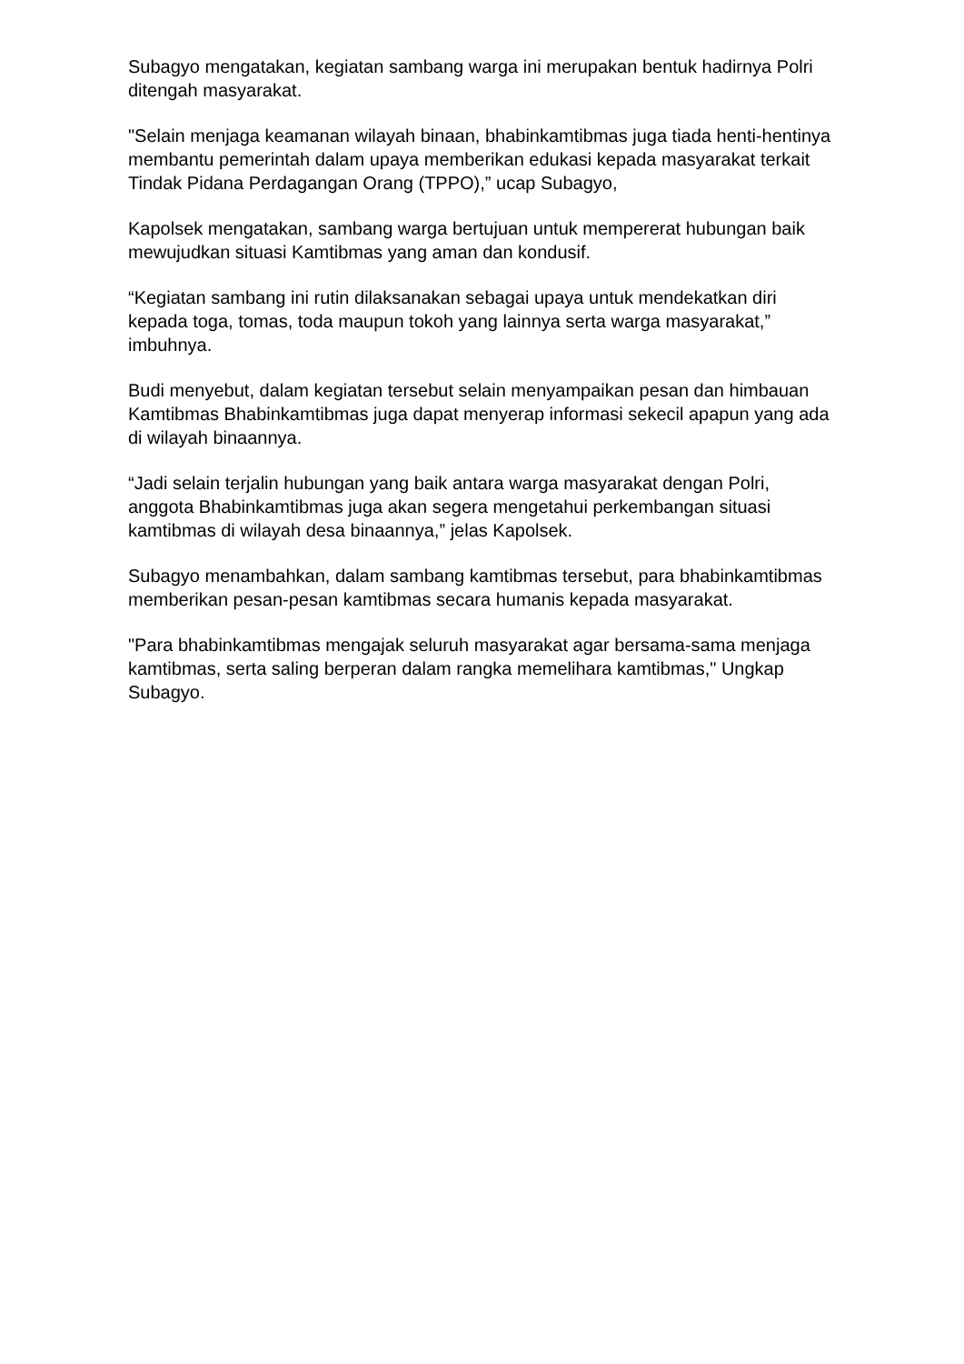Subagyo mengatakan, kegiatan sambang warga ini merupakan bentuk hadirnya Polri ditengah masyarakat.
"Selain menjaga keamanan wilayah binaan, bhabinkamtibmas juga tiada henti-hentinya membantu pemerintah dalam upaya memberikan edukasi kepada masyarakat terkait Tindak Pidana Perdagangan Orang (TPPO),” ucap Subagyo,
Kapolsek mengatakan, sambang warga bertujuan untuk mempererat hubungan baik mewujudkan situasi Kamtibmas yang aman dan kondusif.
“Kegiatan sambang ini rutin dilaksanakan sebagai upaya untuk mendekatkan diri kepada toga, tomas, toda maupun tokoh yang lainnya serta warga masyarakat,” imbuhnya.
Budi menyebut, dalam kegiatan tersebut selain menyampaikan pesan dan himbauan Kamtibmas Bhabinkamtibmas juga dapat menyerap informasi sekecil apapun yang ada di wilayah binaannya.
“Jadi selain terjalin hubungan yang baik antara warga masyarakat dengan Polri, anggota Bhabinkamtibmas juga akan segera mengetahui perkembangan situasi kamtibmas di wilayah desa binaannya,” jelas Kapolsek.
Subagyo menambahkan, dalam sambang kamtibmas tersebut, para bhabinkamtibmas memberikan pesan-pesan kamtibmas secara humanis kepada masyarakat.
"Para bhabinkamtibmas mengajak seluruh masyarakat agar bersama-sama menjaga kamtibmas, serta saling berperan dalam rangka memelihara kamtibmas," Ungkap Subagyo.